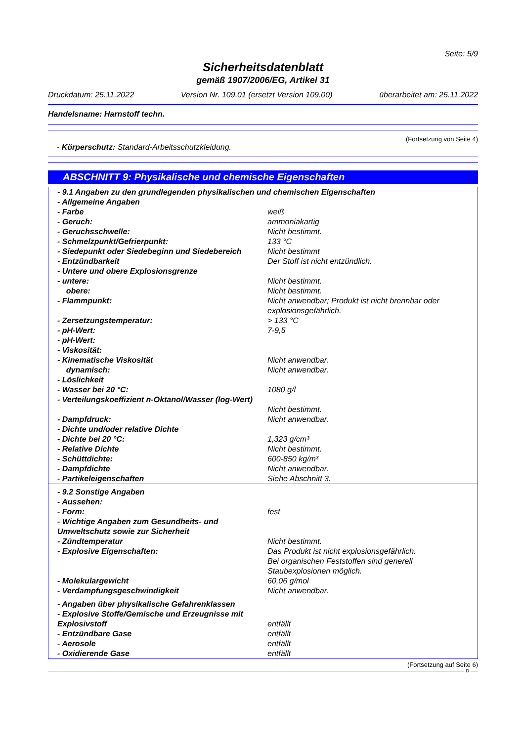Seite: 5/9
Sicherheitsdatenblatt
gemäß 1907/2006/EG, Artikel 31
Druckdatum: 25.11.2022 Version Nr. 109.01 (ersetzt Version 109.00) überarbeitet am: 25.11.2022
Handelsname: Harnstoff techn.
(Fortsetzung von Seite 4)
- Körperschutz: Standard-Arbeitsschutzkleidung.
ABSCHNITT 9: Physikalische und chemische Eigenschaften
| - 9.1 Angaben zu den grundlegenden physikalischen und chemischen Eigenschaften | |
| - Allgemeine Angaben | |
| - Farbe | weiß |
| - Geruch: | ammoniakartig |
| - Geruchsschwelle: | Nicht bestimmt. |
| - Schmelzpunkt/Gefrierpunkt: | 133 °C |
| - Siedepunkt oder Siedebeginn und Siedebereich | Nicht bestimmt |
| - Entzündbarkeit | Der Stoff ist nicht entzündlich. |
| - Untere und obere Explosionsgrenze | |
| - untere: | Nicht bestimmt. |
| obere: | Nicht bestimmt. |
| - Flammpunkt: | Nicht anwendbar; Produkt ist nicht brennbar oder explosionsgefährlich. |
| - Zersetzungstemperatur: | > 133 °C |
| - pH-Wert: | 7-9,5 |
| - pH-Wert: | |
| - Viskosität: | |
| - Kinematische Viskosität | Nicht anwendbar. |
| dynamisch: | Nicht anwendbar. |
| - Löslichkeit | |
| - Wasser bei 20 °C: | 1080 g/l |
| - Verteilungskoeffizient n-Oktanol/Wasser (log-Wert) | Nicht bestimmt. |
| - Dampfdruck: | Nicht anwendbar. |
| - Dichte und/oder relative Dichte | |
| - Dichte bei 20 °C: | 1,323 g/cm³ |
| - Relative Dichte | Nicht bestimmt. |
| - Schüttdichte: | 600-850 kg/m³ |
| - Dampfdichte | Nicht anwendbar. |
| - Partikeleigenschaften | Siehe Abschnitt 3. |
| - 9.2 Sonstige Angaben | |
| - Aussehen: | |
| - Form: | fest |
| - Wichtige Angaben zum Gesundheits- und Umweltschutz sowie zur Sicherheit | |
| - Zündtemperatur | Nicht bestimmt. |
| - Explosive Eigenschaften: | Das Produkt ist nicht explosionsgefährlich. Bei organischen Feststoffen sind generell Staubexplosionen möglich. |
| - Molekulargewicht | 60,06 g/mol |
| - Verdampfungsgeschwindigkeit | Nicht anwendbar. |
| - Angaben über physikalische Gefahrenklassen | |
| - Explosive Stoffe/Gemische und Erzeugnisse mit Explosivstoff | entfällt |
| - Entzündbare Gase | entfällt |
| - Aerosole | entfällt |
| - Oxidierende Gase | entfällt |
(Fortsetzung auf Seite 6)
D